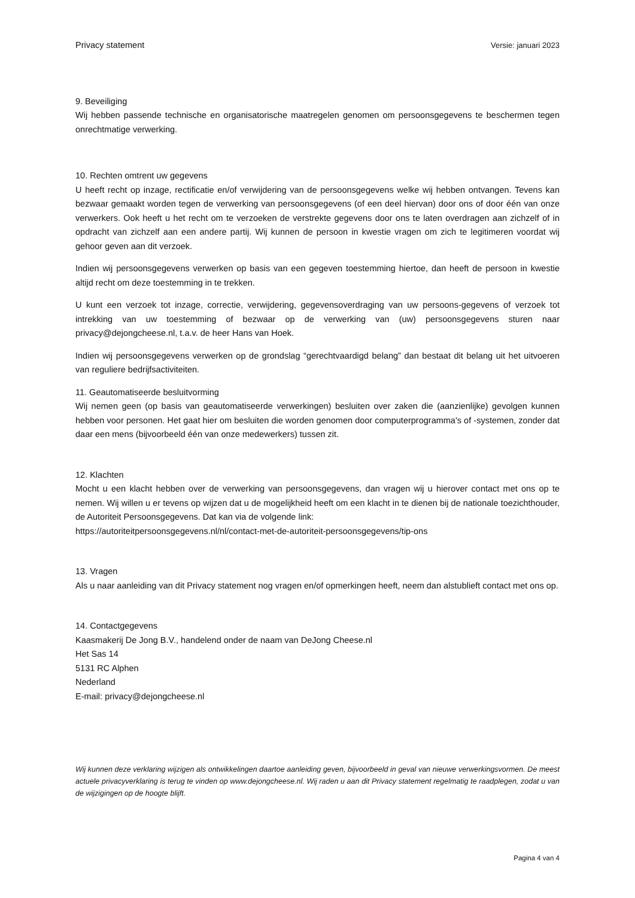Privacy statement Versie: januari 2023
9. Beveiliging
Wij hebben passende technische en organisatorische maatregelen genomen om persoonsgegevens te beschermen tegen onrechtmatige verwerking.
10. Rechten omtrent uw gegevens
U heeft recht op inzage, rectificatie en/of verwijdering van de persoonsgegevens welke wij hebben ontvangen. Tevens kan bezwaar gemaakt worden tegen de verwerking van persoonsgegevens (of een deel hiervan) door ons of door één van onze verwerkers. Ook heeft u het recht om te verzoeken de verstrekte gegevens door ons te laten overdragen aan zichzelf of in opdracht van zichzelf aan een andere partij. Wij kunnen de persoon in kwestie vragen om zich te legitimeren voordat wij gehoor geven aan dit verzoek.
Indien wij persoonsgegevens verwerken op basis van een gegeven toestemming hiertoe, dan heeft de persoon in kwestie altijd recht om deze toestemming in te trekken.
U kunt een verzoek tot inzage, correctie, verwijdering, gegevensoverdraging van uw persoons-gegevens of verzoek tot intrekking van uw toestemming of bezwaar op de verwerking van (uw) persoonsgegevens sturen naar privacy@dejongcheese.nl, t.a.v. de heer Hans van Hoek.
Indien wij persoonsgegevens verwerken op de grondslag “gerechtvaardigd belang” dan bestaat dit belang uit het uitvoeren van reguliere bedrijfsactiviteiten.
11. Geautomatiseerde besluitvorming
Wij nemen geen (op basis van geautomatiseerde verwerkingen) besluiten over zaken die (aanzienlijke) gevolgen kunnen hebben voor personen. Het gaat hier om besluiten die worden genomen door computerprogramma's of -systemen, zonder dat daar een mens (bijvoorbeeld één van onze medewerkers) tussen zit.
12. Klachten
Mocht u een klacht hebben over de verwerking van persoonsgegevens, dan vragen wij u hierover contact met ons op te nemen. Wij willen u er tevens op wijzen dat u de mogelijkheid heeft om een klacht in te dienen bij de nationale toezichthouder, de Autoriteit Persoonsgegevens. Dat kan via de volgende link:
https://autoriteitpersoonsgegevens.nl/nl/contact-met-de-autoriteit-persoonsgegevens/tip-ons
13. Vragen
Als u naar aanleiding van dit Privacy statement nog vragen en/of opmerkingen heeft, neem dan alstublieft contact met ons op.
14. Contactgegevens
Kaasmakerij De Jong B.V., handelend onder de naam van DeJong Cheese.nl
Het Sas 14
5131 RC Alphen
Nederland
E-mail: privacy@dejongcheese.nl
Wij kunnen deze verklaring wijzigen als ontwikkelingen daartoe aanleiding geven, bijvoorbeeld in geval van nieuwe verwerkingsvormen. De meest actuele privacyverklaring is terug te vinden op www.dejongcheese.nl. Wij raden u aan dit Privacy statement regelmatig te raadplegen, zodat u van de wijzigingen op de hoogte blijft.
Pagina 4 van 4